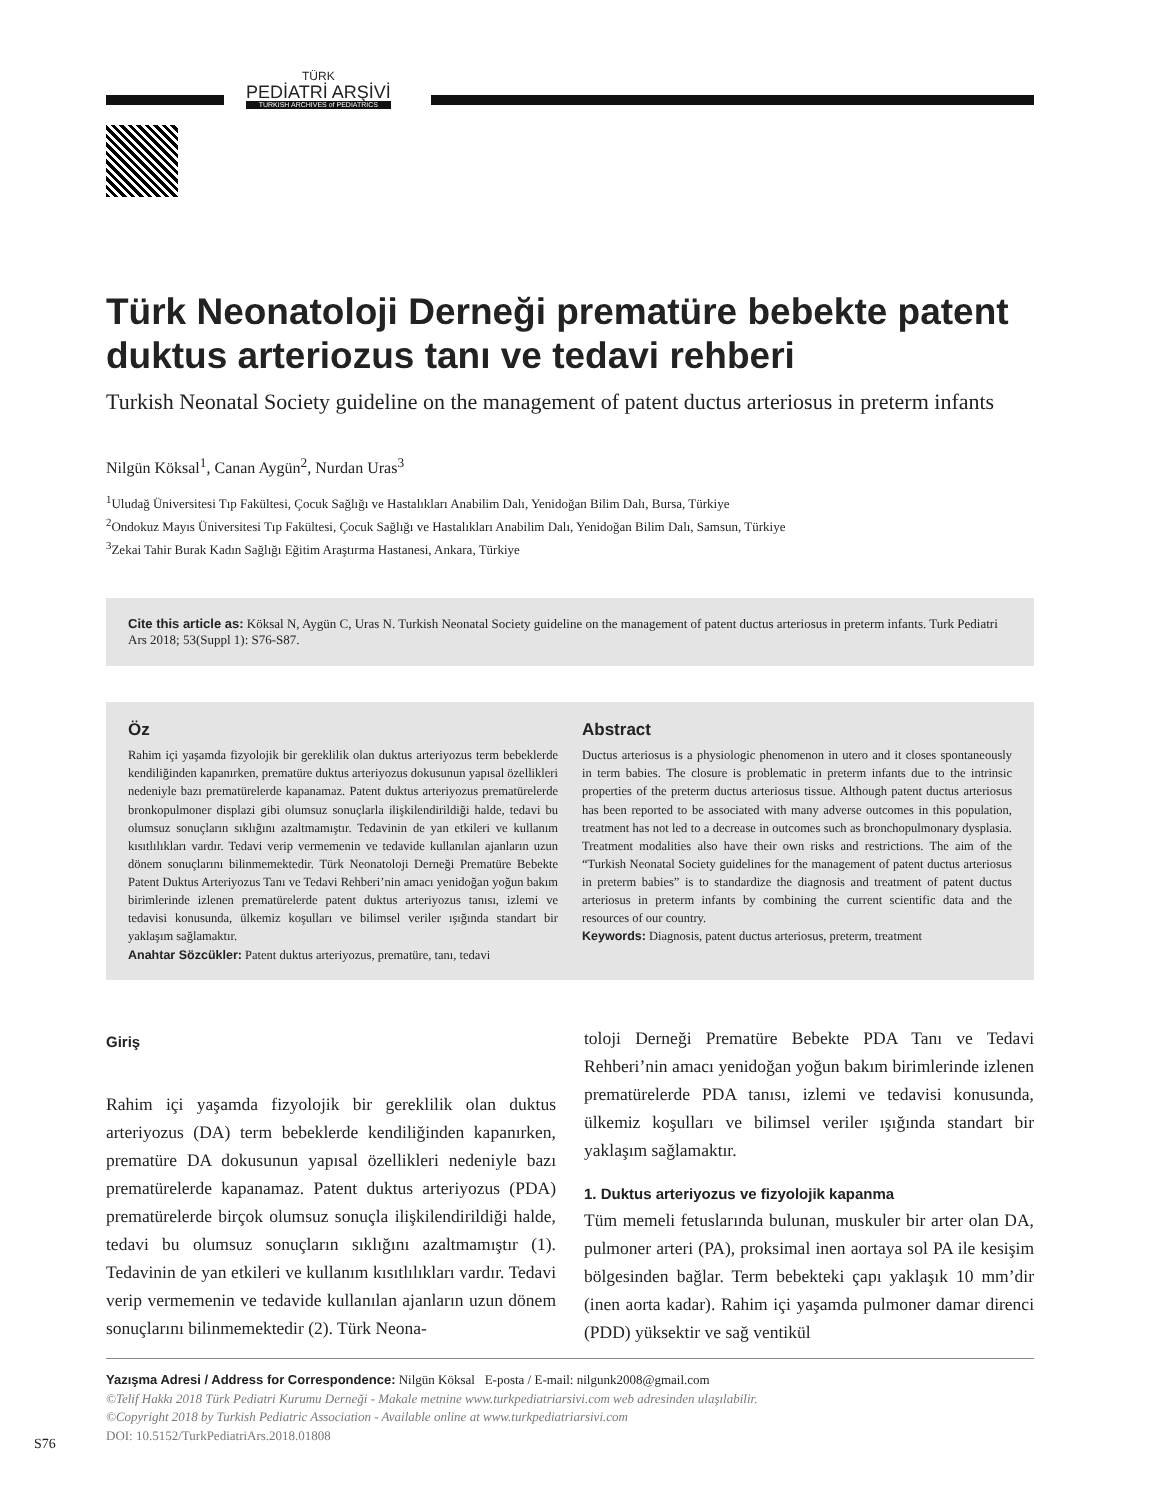TÜRK
PEDİATRİ ARŞİVİ
TURKISH ARCHIVES of PEDIATRICS
Türk Neonatoloji Derneği prematüre bebekte patent duktus arteriozus tanı ve tedavi rehberi
Turkish Neonatal Society guideline on the management of patent ductus arteriosus in preterm infants
Nilgün Köksal<sup>1</sup>, Canan Aygün<sup>2</sup>, Nurdan Uras<sup>3</sup>
<sup>1</sup> Uludağ Üniversitesi Tıp Fakültesi, Çocuk Sağlığı ve Hastalıkları Anabilim Dalı, Yenidoğan Bilim Dalı, Bursa, Türkiye
<sup>2</sup> Ondokuz Mayıs Üniversitesi Tıp Fakültesi, Çocuk Sağlığı ve Hastalıkları Anabilim Dalı, Yenidoğan Bilim Dalı, Samsun, Türkiye
<sup>3</sup> Zekai Tahir Burak Kadın Sağlığı Eğitim Araştırma Hastanesi, Ankara, Türkiye
Cite this article as: Köksal N, Aygün C, Uras N. Turkish Neonatal Society guideline on the management of patent ductus arteriosus in preterm infants. Turk Pediatri Ars 2018; 53(Suppl 1): S76-S87.
Öz
Rahim içi yaşamda fizyolojik bir gereklilik olan duktus arteriyozus term bebeklerde kendiliğinden kapanırken, prematüre duktus arteriyozus dokusunun yapısal özellikleri nedeniyle bazı prematürelerde kapanamaz. Patent duktus arteriyozus prematürelerde bronkopulmoner displazi gibi olumsuz sonuçlarla ilişkilendirildiği halde, tedavi bu olumsuz sonuçların sıklığını azaltmamıştır. Tedavinin de yan etkileri ve kullanım kısıtlılıkları vardır. Tedavi verip vermemenin ve tedavide kullanılan ajanların uzun dönem sonuçlarını bilinmemektedir. Türk Neonatoloji Derneği Prematüre Bebekte Patent Duktus Arteriyozus Tanı ve Tedavi Rehberi’nin amacı yenidoğan yoğun bakım birimlerinde izlenen prematürelerde patent duktus arteriyozus tanısı, izlemi ve tedavisi konusunda, ülkemiz koşulları ve bilimsel veriler ışığında standart bir yaklaşım sağlamaktır.
Anahtar Sözcükler: Patent duktus arteriyozus, prematüre, tanı, tedavi
Abstract
Ductus arteriosus is a physiologic phenomenon in utero and it closes spontaneously in term babies. The closure is problematic in preterm infants due to the intrinsic properties of the preterm ductus arteriosus tissue. Although patent ductus arteriosus has been reported to be associated with many adverse outcomes in this population, treatment has not led to a decrease in outcomes such as bronchopulmonary dysplasia. Treatment modalities also have their own risks and restrictions. The aim of the “Turkish Neonatal Society guidelines for the management of patent ductus arteriosus in preterm babies” is to standardize the diagnosis and treatment of patent ductus arteriosus in preterm infants by combining the current scientific data and the resources of our country.
Keywords: Diagnosis, patent ductus arteriosus, preterm, treatment
Giriş
Rahim içi yaşamda fizyolojik bir gereklilik olan duktus arteriyozus (DA) term bebeklerde kendiliğinden kapanırken, prematüre DA dokusunun yapısal özellikleri nedeniyle bazı prematürelerde kapanamaz. Patent duktus arteriyozus (PDA) prematürelerde birçok olumsuz sonuçla ilişkilendirildiği halde, tedavi bu olumsuz sonuçların sıklığını azaltmamıştır (1). Tedavinin de yan etkileri ve kullanım kısıtlılıkları vardır. Tedavi verip vermemenin ve tedavide kullanılan ajanların uzun dönem sonuçlarını bilinmemektedir (2). Türk Neona-
toloji Derneği Prematüre Bebekte PDA Tanı ve Tedavi Rehberi’nin amacı yenidoğan yoğun bakım birimlerinde izlenen prematürelerde PDA tanısı, izlemi ve tedavisi konusunda, ülkemiz koşulları ve bilimsel veriler ışığında standart bir yaklaşım sağlamaktır.
1. Duktus arteriyozus ve fizyolojik kapanma
Tüm memeli fetuslarında bulunan, muskuler bir arter olan DA, pulmoner arteri (PA), proksimal inen aortaya sol PA ile kesişim bölgesinden bağlar. Term bebekteki çapı yaklaşık 10 mm’dir (inen aorta kadar). Rahim içi yaşamda pulmoner damar direnci (PDD) yüksektir ve sağ ventikül
Yazışma Adresi / Address for Correspondence: Nilgün Köksal E-posta / E-mail: nilgunk2008@gmail.com
©Telif Hakkı 2018 Türk Pediatri Kurumu Derneği - Makale metnine www.turkpediatriarsivi.com web adresinden ulaşılabilir.
©Copyright 2018 by Turkish Pediatric Association - Available online at www.turkpediatriarsivi.com
DOI: 10.5152/TurkPediatriArs.2018.01808
S76